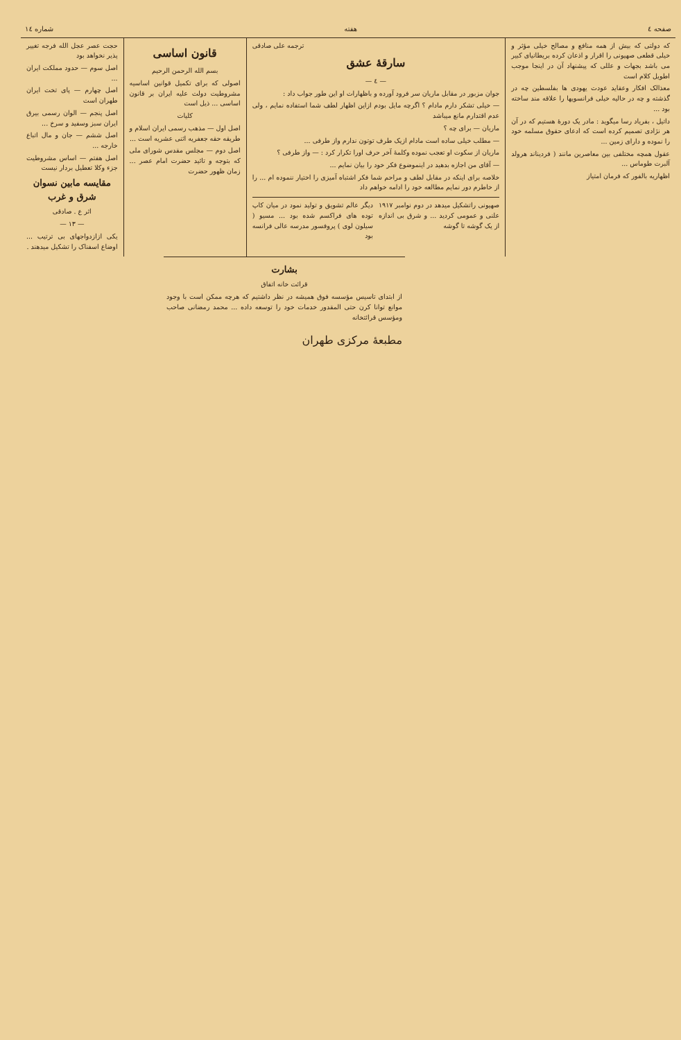صفحه ٤ هفته شماره ١٤
که دولتی که بیش از همه منافع و مصالح خیلی مؤثر و خیلی قطعی صهیونی را اقرار و اذعان کرده بریطانیای کبیر می باشد بجهات و عللی که پیشنهاد آن در اینجا موجب اطویل کلام است
معذالک افکار وعقاید عودت یهودی ها بفلسطین چه در گذشته و چه در حالیه خیلی فرانسویها را علاقه مند ساخته بود ...
داتیل ، بفریاد رسا میگوید : مادر یک دورهٔ هستیم که در آن هر نژادی تصمیم کرده است که ادعای حقوق مسلمه خود را نموده و دارای زمین ...
عقول همچه مختلفی بین معاصرین مانند ( فردیناند هرولد آلبرت طوماس ...
اظهاریه بالفور که فرمان امتیاز
ترجمه علی صادقی
سارقهٔ عشق
— ٤ —
جوان مزبور در مقابل ماریان سر فرود آورده و باظهارات او این طور جواب داد :
— خیلی تشکر دارم مادام ؟ اگرچه مایل بودم ازاین اظهار لطف شما استفاده نمایم ، ولی عدم اقتدارم مانع میباشد
ماریان — برای چه ؟
— مطلب خیلی ساده است مادام ازیک طرف توتون ندارم واز طرفی ...
ماریان از سکوت او تعجب نموده وکلمهٔ آخر حرف اورا تکرار کرد : — واز طرفی ؟
— آقای من اجازه بدهید در اینموضوع فکر خود را بیان نمایم ...
خلاصه برای اینکه در مقابل لطف و مراحم شما فکر اشتباه آمیزی را اختیار ننموده ام ... را از خاطرم دور نمایم مطالعه خود را ادامه خواهم داد
صهیونی راتشکیل میدهد در دوم نوامبر ١٩١٧ علنی و عمومی کردید ... و شرق بی اندازه از یک گوشه تا گوشه
دیگر عالم تشویق و تولید نمود در میان کاپ توده های فراکسم شده بود ... مسیو ( سیلون لوی ) پروفسور مدرسه عالی فرانسه بود
قانون اساسی
بسم الله الرحمن الرحیم
اصولی که برای تکمیل قوانین اساسیه مشروطیت دولت علیه ایران بر قانون اساسی ... ذیل است
کلیات
اصل اول — مذهب رسمی ایران اسلام و طریقه حقه جعفریه اثنی عشریه است ...
اصل دوم — مجلس مقدس شورای ملی که بتوجه و تائید حضرت امام عصر ... زمان ظهور حضرت
حجت عصر عجل الله فرجه تغییر پذیر نخواهد بود
اصل سوم — حدود مملکت ایران ...
اصل چهارم — پای تخت ایران طهران است
اصل پنجم — الوان رسمی بیرق ایران سبز وسفید و سرخ ...
اصل ششم — جان و مال اتباع خارجه ...
اصل هفتم — اساس مشروطیت جزء وکلا تعطیل بردار نیست
مقایسه مابین نسوان شرق و غرب
اثر ع . صادقی
— ١٣ —
یکی ازازدواجهای بی ترتیب ... اوضاع اسفناک را تشکیل میدهند .
بشارت
قرائت خانه اتفاق
از ابتدای تاسیس مؤسسه فوق همیشه در نظر داشتیم که هرچه ممکن است با وجود موانع توانا کرن حتی المقدور خدمات خود را توسعه داده ... محمد رمضانی صاحب ومؤسس قرائتخانه
مطبعهٔ مرکزی طهران